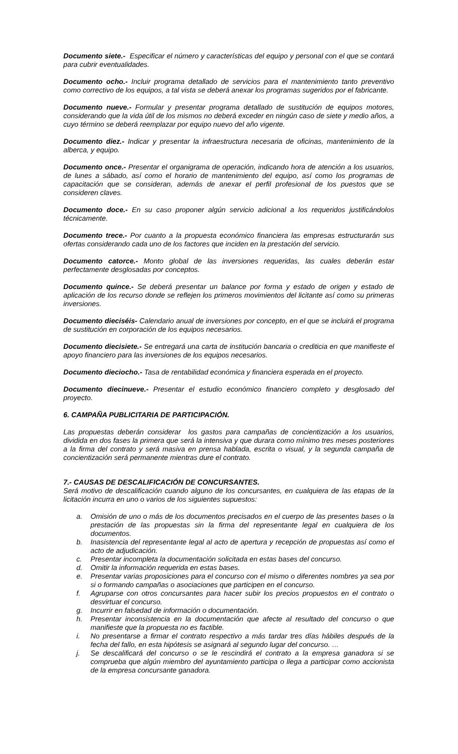Documento siete.- Especificar el número y características del equipo y personal con el que se contará para cubrir eventualidades.
Documento ocho.- Incluir programa detallado de servicios para el mantenimiento tanto preventivo como correctivo de los equipos, a tal vista se deberá anexar los programas sugeridos por el fabricante.
Documento nueve.- Formular y presentar programa detallado de sustitución de equipos motores, considerando que la vida útil de los mismos no deberá exceder en ningún caso de siete y medio años, a cuyo término se deberá reemplazar por equipo nuevo del año vigente.
Documento diez.- Indicar y presentar la infraestructura necesaria de oficinas, mantenimiento de la alberca, y equipo.
Documento once.- Presentar el organigrama de operación, indicando hora de atención a los usuarios, de lunes a sábado, así como el horario de mantenimiento del equipo, así como los programas de capacitación que se consideran, además de anexar el perfil profesional de los puestos que se consideren claves.
Documento doce.- En su caso proponer algún servicio adicional a los requeridos justificándolos técnicamente.
Documento trece.- Por cuanto a la propuesta económico financiera las empresas estructurarán sus ofertas considerando cada uno de los factores que inciden en la prestación del servicio.
Documento catorce.- Monto global de las inversiones requeridas, las cuales deberán estar perfectamente desglosadas por conceptos.
Documento quince.- Se deberá presentar un balance por forma y estado de origen y estado de aplicación de los recurso donde se reflejen los primeros movimientos del licitante así como su primeras inversiones.
Documento dieciséis- Calendario anual de inversiones por concepto, en el que se incluirá el programa de sustitución en corporación de los equipos necesarios.
Documento diecisiete.- Se entregará una carta de institución bancaria o crediticia en que manifieste el apoyo financiero para las inversiones de los equipos necesarios.
Documento dieciocho.- Tasa de rentabilidad económica y financiera esperada en el proyecto.
Documento diecinueve.- Presentar el estudio económico financiero completo y desglosado del proyecto.
6. CAMPAÑA PUBLICITARIA DE PARTICIPACIÓN.
Las propuestas deberán considerar los gastos para campañas de concientización a los usuarios, dividida en dos fases la primera que será la intensiva y que durara como mínimo tres meses posteriores a la firma del contrato y será masiva en prensa hablada, escrita o visual, y la segunda campaña de concientización será permanente mientras dure el contrato.
7.- CAUSAS DE DESCALIFICACIÓN DE CONCURSANTES.
Será motivo de descalificación cuando alguno de los concursantes, en cualquiera de las etapas de la licitación incurra en uno o varios de los siguientes supuestos:
a. Omisión de uno o más de los documentos precisados en el cuerpo de las presentes bases o la prestación de las propuestas sin la firma del representante legal en cualquiera de los documentos.
b. Inasistencia del representante legal al acto de apertura y recepción de propuestas así como el acto de adjudicación.
c. Presentar incompleta la documentación solicitada en estas bases del concurso.
d. Omitir la información requerida en estas bases.
e. Presentar varias proposiciones para el concurso con el mismo o diferentes nombres ya sea por si o formando campañas o asociaciones que participen en el concurso.
f. Agruparse con otros concursantes para hacer subir los precios propuestos en el contrato o desvirtuar el concurso.
g. Incurrir en falsedad de información o documentación.
h. Presentar inconsistencia en la documentación que afecte al resultado del concurso o que manifieste que la propuesta no es factible.
i. No presentarse a firmar el contrato respectivo a más tardar tres días hábiles después de la fecha del fallo, en esta hipótesis se asignará al segundo lugar del concurso. …
j. Se descalificará del concurso o se le rescindirá el contrato a la empresa ganadora si se comprueba que algún miembro del ayuntamiento participa o llega a participar como accionista de la empresa concursante ganadora.